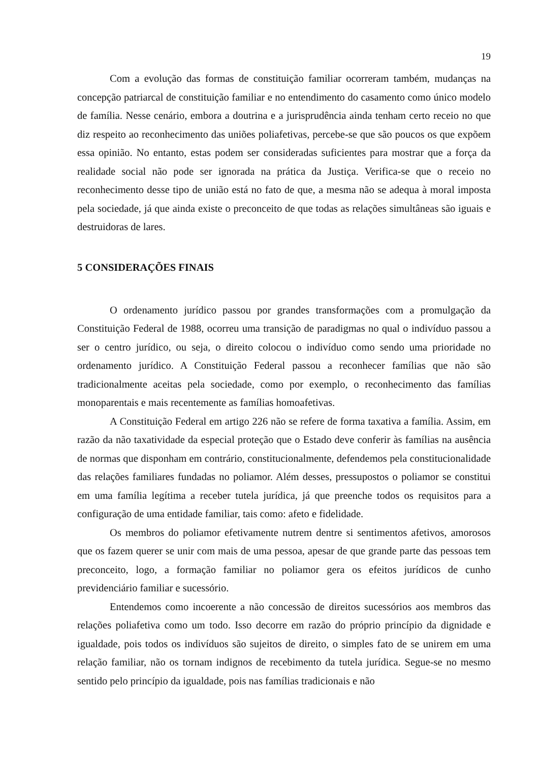19
Com a evolução das formas de constituição familiar ocorreram também, mudanças na concepção patriarcal de constituição familiar e no entendimento do casamento como único modelo de família. Nesse cenário, embora a doutrina e a jurisprudência ainda tenham certo receio no que diz respeito ao reconhecimento das uniões poliafetivas, percebe-se que são poucos os que expõem essa opinião. No entanto, estas podem ser consideradas suficientes para mostrar que a força da realidade social não pode ser ignorada na prática da Justiça. Verifica-se que o receio no reconhecimento desse tipo de união está no fato de que, a mesma não se adequa à moral imposta pela sociedade, já que ainda existe o preconceito de que todas as relações simultâneas são iguais e destruidoras de lares.
5 CONSIDERAÇÕES FINAIS
O ordenamento jurídico passou por grandes transformações com a promulgação da Constituição Federal de 1988, ocorreu uma transição de paradigmas no qual o indivíduo passou a ser o centro jurídico, ou seja, o direito colocou o indivíduo como sendo uma prioridade no ordenamento jurídico. A Constituição Federal passou a reconhecer famílias que não são tradicionalmente aceitas pela sociedade, como por exemplo, o reconhecimento das famílias monoparentais e mais recentemente as famílias homoafetivas.
A Constituição Federal em artigo 226 não se refere de forma taxativa a família. Assim, em razão da não taxatividade da especial proteção que o Estado deve conferir às famílias na ausência de normas que disponham em contrário, constitucionalmente, defendemos pela constitucionalidade das relações familiares fundadas no poliamor. Além desses, pressupostos o poliamor se constitui em uma família legítima a receber tutela jurídica, já que preenche todos os requisitos para a configuração de uma entidade familiar, tais como: afeto e fidelidade.
Os membros do poliamor efetivamente nutrem dentre si sentimentos afetivos, amorosos que os fazem querer se unir com mais de uma pessoa, apesar de que grande parte das pessoas tem preconceito, logo, a formação familiar no poliamor gera os efeitos jurídicos de cunho previdenciário familiar e sucessório.
Entendemos como incoerente a não concessão de direitos sucessórios aos membros das relações poliafetiva como um todo. Isso decorre em razão do próprio princípio da dignidade e igualdade, pois todos os indivíduos são sujeitos de direito, o simples fato de se unirem em uma relação familiar, não os tornam indignos de recebimento da tutela jurídica. Segue-se no mesmo sentido pelo princípio da igualdade, pois nas famílias tradicionais e não